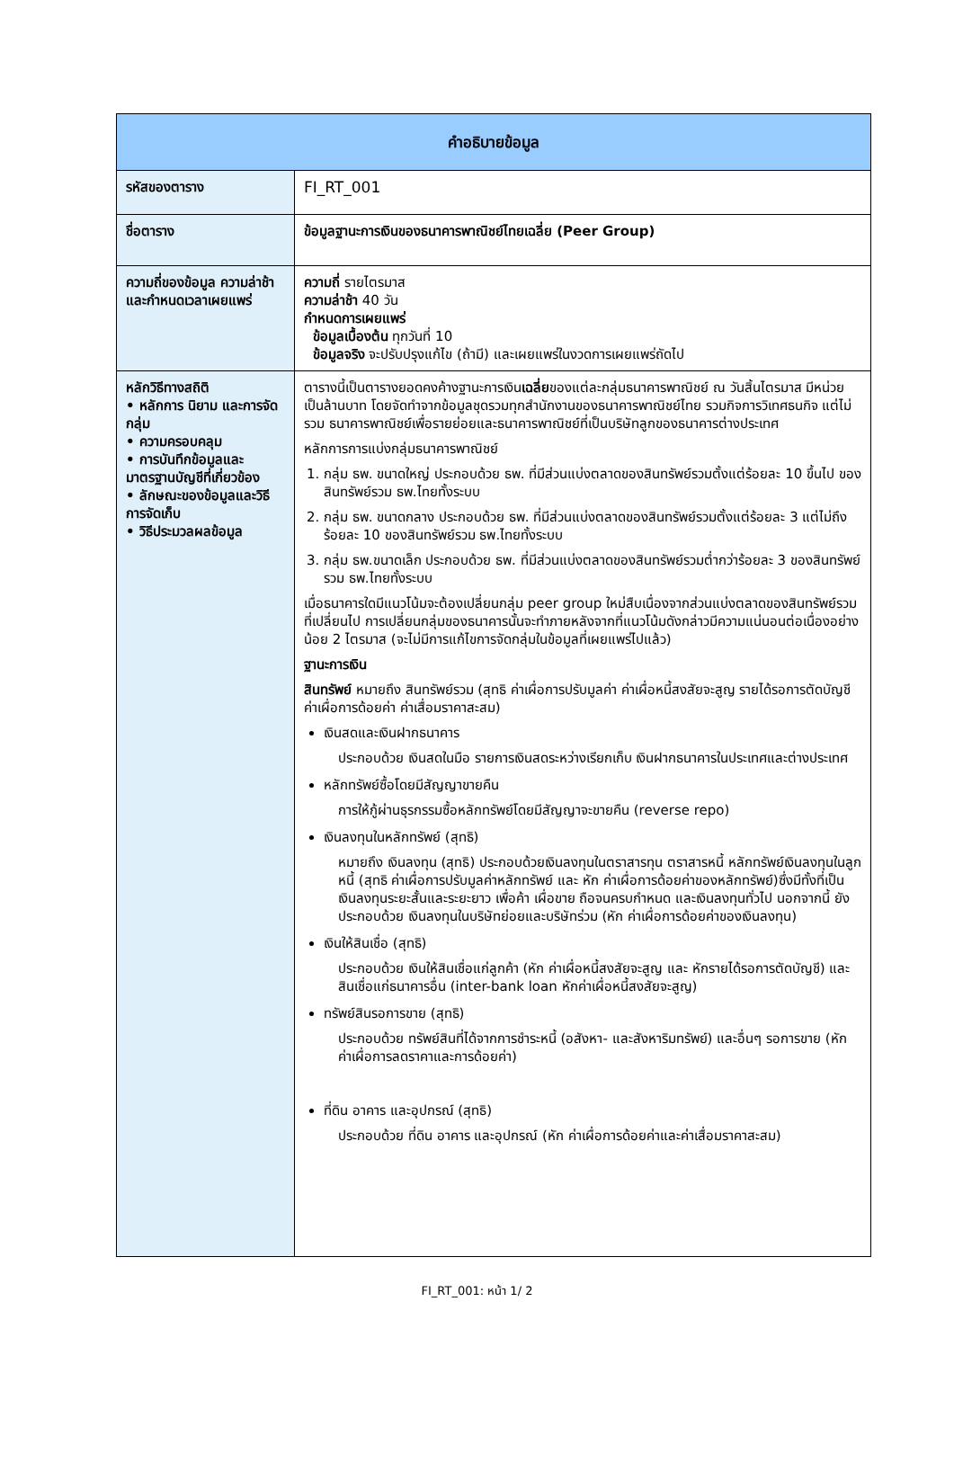| คำอธิบายข้อมูล | |
| --- | --- |
| รหัสของตาราง | FI_RT_001 |
| ชื่อตาราง | ข้อมูลฐานะการเงินของธนาคารพาณิชย์ไทยเฉลี่ย (Peer Group) |
| ความถี่ของข้อมูล ความล่าช้าและกำหนดเวลาเผยแพร่ | ความถี่ รายไตรมาส ความล่าช้า 40 วัน กำหนดการเผยแพร่ ข้อมูลเบื้องต้น ทุกวันที่ 10 ข้อมูลจริง จะปรับปรุงแก้ไข (ถ้ามี) และเผยแพร่ในงวดการเผยแพร่ถัดไป |
| หลักวิธีทางสถิติ • หลักการ นิยาม และการจัดกลุ่ม • ความครอบคลุม • การบันทึกข้อมูลและมาตรฐานบัญชีที่เกี่ยวข้อง • ลักษณะของข้อมูลและวิธีการจัดเก็บ • วิธีประมวลผลข้อมูล | ตารางนี้เป็นตารางยอดคงค้างฐานะการเงิน เฉลี่ย ของแต่ละกลุ่มธนาคารพาณิชย์ ณ วันสิ้นไตรมาส มีหน่วยเป็นล้านบาท โดยจัดทำจากข้อมูลชุดรวมทุกสำนักงานของธนาคารพาณิชย์ไทย รวมกิจการวิเทศธนกิจ แต่ไม่รวม ธนาคารพาณิชย์เพื่อรายย่อยและธนาคารพาณิชย์ที่เป็นบริษัทลูกของธนาคารต่างประเทศ หลักการการแบ่งกลุ่มธนาคารพาณิชย์ 1. กลุ่ม ธพ. ขนาดใหญ่ ประกอบด้วย ธพ. ที่มีส่วนแบ่งตลาดของสินทรัพย์รวมตั้งแต่ร้อยละ 10 ขึ้นไป ของสินทรัพย์รวม ธพ.ไทยทั้งระบบ 2. กลุ่ม ธพ. ขนาดกลาง ประกอบด้วย ธพ. ที่มีส่วนแบ่งตลาดของสินทรัพย์รวมตั้งแต่ร้อยละ 3 แต่ไม่ถึงร้อยละ 10 ของสินทรัพย์รวม ธพ.ไทยทั้งระบบ 3. กลุ่ม ธพ.ขนาดเล็ก ประกอบด้วย ธพ. ที่มีส่วนแบ่งตลาดของสินทรัพย์รวมต่ำกว่าร้อยละ 3 ของสินทรัพย์รวม ธพ.ไทยทั้งระบบ เมื่อธนาคารใดมีแนวโน้มจะต้องเปลี่ยนกลุ่ม peer group ใหม่สืบเนื่องจากส่วนแบ่งตลาดของสินทรัพย์รวมที่เปลี่ยนไป การเปลี่ยนกลุ่มของธนาคารนั้นจะทำภายหลังจากที่แนวโน้มดังกล่าวมีความแน่นอนต่อเนื่องอย่างน้อย 2 ไตรมาส (จะไม่มีการแก้ไขการจัดกลุ่มในข้อมูลที่เผยแพร่ไปแล้ว) ฐานะการเงิน สินทรัพย์ หมายถึง สินทรัพย์รวม (สุทธิ ค่าเผื่อการปรับมูลค่า ค่าเผื่อหนี้สงสัยจะสูญ รายได้รอการตัดบัญชี ค่าเผื่อการด้อยค่า ค่าเสื่อมราคาสะสม) เงินสดและเงินฝากธนาคาร ประกอบด้วย เงินสดในมือ รายการเงินสดระหว่างเรียกเก็บ เงินฝากธนาคารในประเทศและต่างประเทศ หลักทรัพย์ซื้อโดยมีสัญญาขายคืน การให้กู้ผ่านธุรกรรมซื้อหลักทรัพย์โดยมีสัญญาจะขายคืน (reverse repo) เงินลงทุนในหลักทรัพย์ (สุทธิ) หมายถึง เงินลงทุน (สุทธิ) ประกอบด้วยเงินลงทุนในตราสารทุน ตราสารหนี้ หลักทรัพย์เงินลงทุนในลูกหนี้ (สุทธิ ค่าเผื่อการปรับมูลค่าหลักทรัพย์ และ หัก ค่าเผื่อการด้อยค่าของหลักทรัพย์)ซึ่งมีทั้งที่เป็นเงินลงทุนระยะสั้นและระยะยาว เพื่อค้า เผื่อขาย ถือจนครบกำหนด และเงินลงทุนทั่วไป นอกจากนี้ ยังประกอบด้วย เงินลงทุนในบริษัทย่อยและบริษัทร่วม (หัก ค่าเผื่อการด้อยค่าของเงินลงทุน) เงินให้สินเชื่อ (สุทธิ) ประกอบด้วย เงินให้สินเชื่อแก่ลูกค้า (หัก ค่าเผื่อหนี้สงสัยจะสูญ และ หักรายได้รอการตัดบัญชี) และสินเชื่อแก่ธนาคารอื่น (inter-bank loan หักค่าเผื่อหนี้สงสัยจะสูญ) ทรัพย์สินรอการขาย (สุทธิ) ประกอบด้วย ทรัพย์สินที่ได้จากการชำระหนี้ (อสังหา- และสังหาริมทรัพย์) และอื่นๆ รอการขาย (หัก ค่าเผื่อการลดราคาและการด้อยค่า) ที่ดิน อาคาร และอุปกรณ์ (สุทธิ) ประกอบด้วย ที่ดิน อาคาร และอุปกรณ์ (หัก ค่าเผื่อการด้อยค่าและค่าเสื่อมราคาสะสม) |
FI_RT_001: หน้า 1/ 2